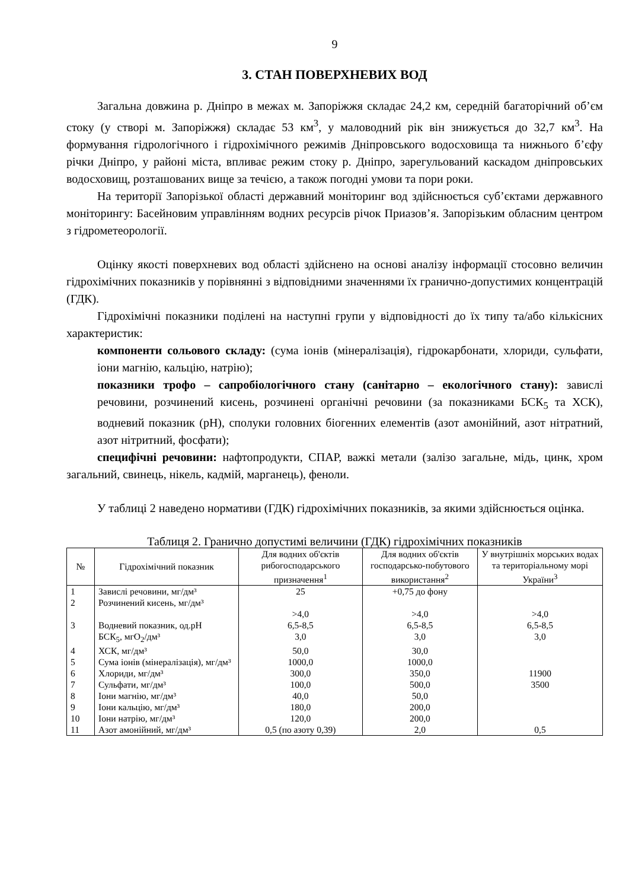9
3. СТАН ПОВЕРХНЕВИХ ВОД
Загальна довжина р. Дніпро в межах м. Запоріжжя складає 24,2 км, середній багаторічний об’єм стоку (у створі м. Запоріжжя) складає 53 км<sup>3</sup>, у маловодний рік він знижується до 32,7 км<sup>3</sup>. На формування гідрологічного і гідрохімічного режимів Дніпровського водосховища та нижнього б’єфу річки Дніпро, у районі міста, впливає режим стоку р. Дніпро, зарегульований каскадом дніпровських водосховищ, розташованих вище за течією, а також погодні умови та пори роки.
На території Запорізької області державний моніторинг вод здійснюється суб’єктами державного моніторингу: Басейновим управлінням водних ресурсів річок Приазов’я. Запорізьким обласним центром з гідрометеорології.
Оцінку якості поверхневих вод області здійснено на основі аналізу інформації стосовно величин гідрохімічних показників у порівнянні з відповідними значеннями їх гранично-допустимих концентрацій (ГДК).
Гідрохімічні показники поділені на наступні групи у відповідності до їх типу та/або кількісних характеристик:
компоненти сольового складу: (сума іонів (мінералізація), гідрокарбонати, хлориди, сульфати, іони магнію, кальцію, натрію);
показники трофо – сапробіологічного стану (санітарно – екологічного стану): завислі речовини, розчинений кисень, розчинені органічні речовини (за показниками БСК<sub>5</sub> та ХСК), водневий показник (рН), сполуки головних біогенних елементів (азот амонійний, азот нітратний, азот нітритний, фосфати);
специфічні речовини: нафтопродукти, СПАР, важкі метали (залізо загальне, мідь, цинк, хром загальний, свинець, нікель, кадмій, марганець), феноли.
У таблиці 2 наведено нормативи (ГДК) гідрохімічних показників, за якими здійснюється оцінка.
Таблиця 2. Гранично допустимі величини (ГДК) гідрохімічних показників
| № | Гідрохімічний показник | Для водних об'єктів рибогосподарського призначення<sup>1</sup> | Для водних об'єктів господарсько-побутового використання<sup>2</sup> | У внутрішніх морських водах та територіальному морі України<sup>3</sup> |
| --- | --- | --- | --- | --- |
| 1 | Завислі речовини, мг/дм³ | 25 | +0,75 до фону | |
| 2 | Розчинений кисень, мг/дм³ | >4,0 | >4,0 | >4,0 |
| 3 | Водневий показник, од.рН | 6,5-8,5 | 6,5-8,5 | 6,5-8,5 |
| | БСК<sub>5</sub>, мгО<sub>2</sub>/дм³ | 3,0 | 3,0 | 3,0 |
| 4 | ХСК, мг/дм³ | 50,0 | 30,0 | |
| 5 | Сума іонів (мінералізація), мг/дм³ | 1000,0 | 1000,0 | |
| 6 | Хлориди, мг/дм³ | 300,0 | 350,0 | 11900 |
| 7 | Сульфати, мг/дм³ | 100,0 | 500,0 | 3500 |
| 8 | Іони магнію, мг/дм³ | 40,0 | 50,0 | |
| 9 | Іони кальцію, мг/дм³ | 180,0 | 200,0 | |
| 10 | Іони натрію, мг/дм³ | 120,0 | 200,0 | |
| 11 | Азот амонійний, мг/дм³ | 0,5 (по азоту 0,39) | 2,0 | 0,5 |